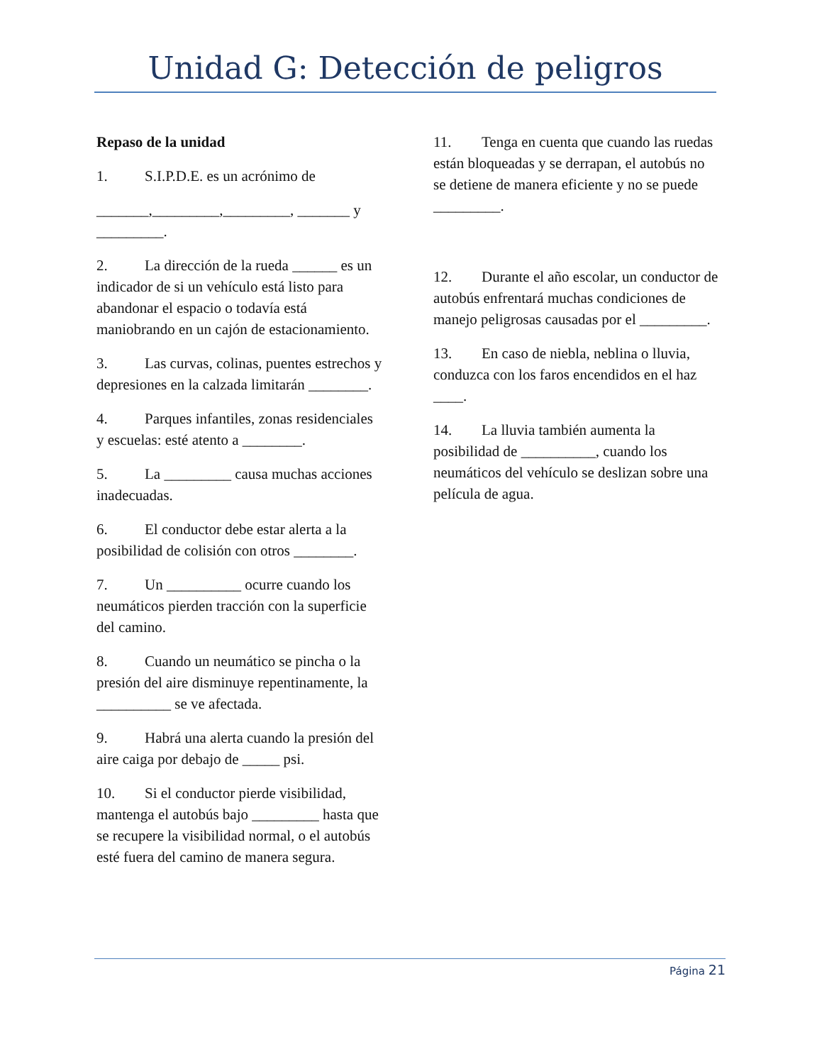Unidad G: Detección de peligros
Repaso de la unidad
1. S.I.P.D.E. es un acrónimo de
_______,_________,_________, _______ y _________.
2. La dirección de la rueda ______ es un indicador de si un vehículo está listo para abandonar el espacio o todavía está maniobrando en un cajón de estacionamiento.
3. Las curvas, colinas, puentes estrechos y depresiones en la calzada limitarán ________.
4. Parques infantiles, zonas residenciales y escuelas: esté atento a ________.
5. La _________ causa muchas acciones inadecuadas.
6. El conductor debe estar alerta a la posibilidad de colisión con otros ________.
7. Un __________ ocurre cuando los neumáticos pierden tracción con la superficie del camino.
8. Cuando un neumático se pincha o la presión del aire disminuye repentinamente, la __________ se ve afectada.
9. Habrá una alerta cuando la presión del aire caiga por debajo de _____ psi.
10. Si el conductor pierde visibilidad, mantenga el autobús bajo _________ hasta que se recupere la visibilidad normal, o el autobús esté fuera del camino de manera segura.
11. Tenga en cuenta que cuando las ruedas están bloqueadas y se derrapan, el autobús no se detiene de manera eficiente y no se puede _________.
12. Durante el año escolar, un conductor de autobús enfrentará muchas condiciones de manejo peligrosas causadas por el _________.
13. En caso de niebla, neblina o lluvia, conduzca con los faros encendidos en el haz ____.
14. La lluvia también aumenta la posibilidad de __________, cuando los neumáticos del vehículo se deslizan sobre una película de agua.
Página 21